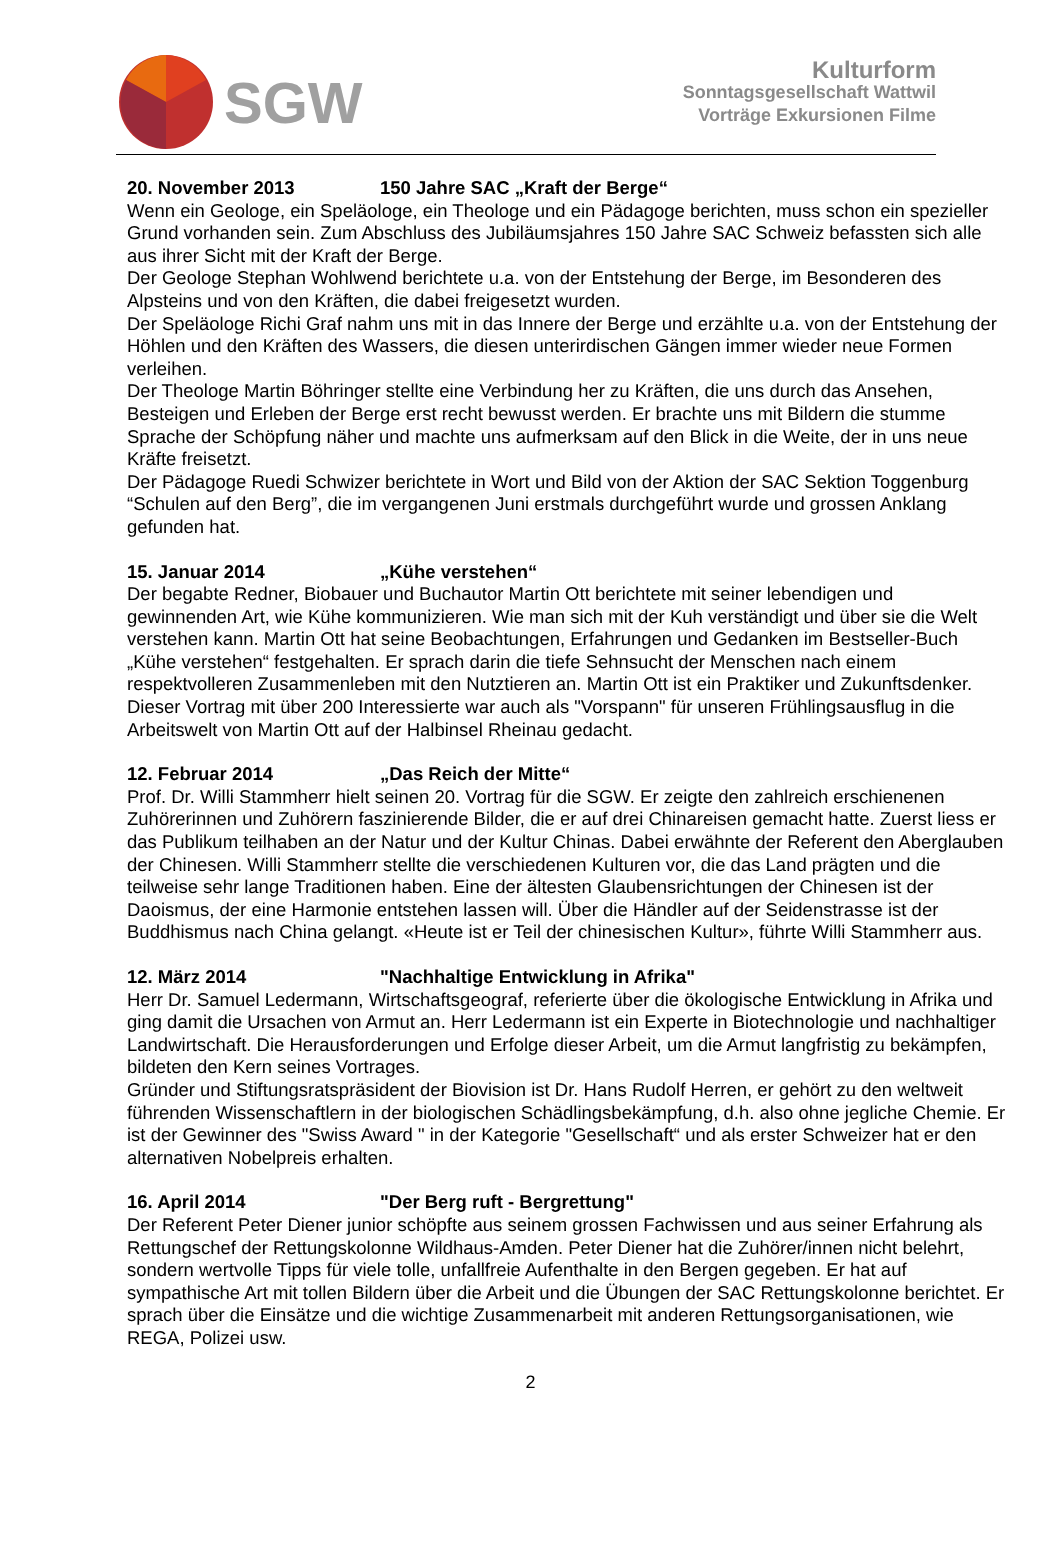SGW
Kulturform
Sonntagsgesellschaft Wattwil
Vorträge Exkursionen Filme
20. November 2013 150 Jahre SAC „Kraft der Berge“
Wenn ein Geologe, ein Speläologe, ein Theologe und ein Pädagoge berichten, muss schon ein spezieller Grund vorhanden sein. Zum Abschluss des Jubiläumsjahres 150 Jahre SAC Schweiz befassten sich alle aus ihrer Sicht mit der Kraft der Berge.
Der Geologe Stephan Wohlwend berichtete u.a. von der Entstehung der Berge, im Besonderen des Alpsteins und von den Kräften, die dabei freigesetzt wurden.
Der Speläologe Richi Graf nahm uns mit in das Innere der Berge und erzählte u.a. von der Entstehung der Höhlen und den Kräften des Wassers, die diesen unterirdischen Gängen immer wieder neue Formen verleihen.
Der Theologe Martin Böhringer stellte eine Verbindung her zu Kräften, die uns durch das Ansehen, Besteigen und Erleben der Berge erst recht bewusst werden. Er brachte uns mit Bildern die stumme Sprache der Schöpfung näher und machte uns aufmerksam auf den Blick in die Weite, der in uns neue Kräfte freisetzt.
Der Pädagoge Ruedi Schwizer berichtete in Wort und Bild von der Aktion der SAC Sektion Toggenburg “Schulen auf den Berg”, die im vergangenen Juni erstmals durchgeführt wurde und grossen Anklang gefunden hat.
15. Januar 2014 „Kühe verstehen“
Der begabte Redner, Biobauer und Buchautor Martin Ott berichtete mit seiner lebendigen und gewinnenden Art, wie Kühe kommunizieren. Wie man sich mit der Kuh verständigt und über sie die Welt verstehen kann. Martin Ott hat seine Beobachtungen, Erfahrungen und Gedanken im Bestseller-Buch „Kühe verstehen“ festgehalten. Er sprach darin die tiefe Sehnsucht der Menschen nach einem respektvolleren Zusammenleben mit den Nutztieren an. Martin Ott ist ein Praktiker und Zukunftsdenker. Dieser Vortrag mit über 200 Interessierte war auch als "Vorspann" für unseren Frühlingsausflug in die Arbeitswelt von Martin Ott auf der Halbinsel Rheinau gedacht.
12. Februar 2014 „Das Reich der Mitte“
Prof. Dr. Willi Stammherr hielt seinen 20. Vortrag für die SGW. Er zeigte den zahlreich erschienenen Zuhörerinnen und Zuhörern faszinierende Bilder, die er auf drei Chinareisen gemacht hatte. Zuerst liess er das Publikum teilhaben an der Natur und der Kultur Chinas. Dabei erwähnte der Referent den Aberglauben der Chinesen. Willi Stammherr stellte die verschiedenen Kulturen vor, die das Land prägten und die teilweise sehr lange Traditionen haben. Eine der ältesten Glaubensrichtungen der Chinesen ist der Daoismus, der eine Harmonie entstehen lassen will. Über die Händler auf der Seidenstrasse ist der Buddhismus nach China gelangt. «Heute ist er Teil der chinesischen Kultur», führte Willi Stammherr aus.
12. März 2014 "Nachhaltige Entwicklung in Afrika"
Herr Dr. Samuel Ledermann, Wirtschaftsgeograf, referierte über die ökologische Entwicklung in Afrika und ging damit die Ursachen von Armut an. Herr Ledermann ist ein Experte in Biotechnologie und nachhaltiger Landwirtschaft. Die Herausforderungen und Erfolge dieser Arbeit, um die Armut langfristig zu bekämpfen, bildeten den Kern seines Vortrages.
Gründer und Stiftungsratspräsident der Biovision ist Dr. Hans Rudolf Herren, er gehört zu den weltweit führenden Wissenschaftlern in der biologischen Schädlingsbekämpfung, d.h. also ohne jegliche Chemie. Er ist der Gewinner des "Swiss Award " in der Kategorie "Gesellschaft“ und als erster Schweizer hat er den alternativen Nobelpreis erhalten.
16. April 2014 "Der Berg ruft - Bergrettung"
Der Referent Peter Diener junior schöpfte aus seinem grossen Fachwissen und aus seiner Erfahrung als Rettungschef der Rettungskolonne Wildhaus-Amden. Peter Diener hat die Zuhörer/innen nicht belehrt, sondern wertvolle Tipps für viele tolle, unfallfreie Aufenthalte in den Bergen gegeben. Er hat auf sympathische Art mit tollen Bildern über die Arbeit und die Übungen der SAC Rettungskolonne berichtet. Er sprach über die Einsätze und die wichtige Zusammenarbeit mit anderen Rettungsorganisationen, wie REGA, Polizei usw.
2